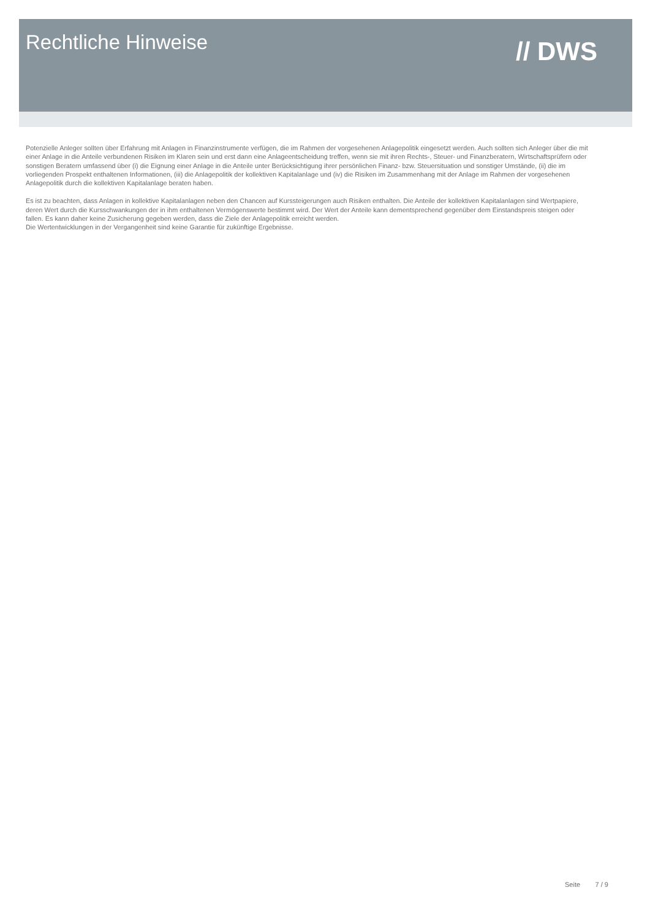Rechtliche Hinweise
// DWS
Potenzielle Anleger sollten über Erfahrung mit Anlagen in Finanzinstrumente verfügen, die im Rahmen der vorgesehenen Anlagepolitik eingesetzt werden. Auch sollten sich Anleger über die mit einer Anlage in die Anteile verbundenen Risiken im Klaren sein und erst dann eine Anlageentscheidung treffen, wenn sie mit ihren Rechts-, Steuer- und Finanzberatern, Wirtschaftsprüfern oder sonstigen Beratern umfassend über (i) die Eignung einer Anlage in die Anteile unter Berücksichtigung ihrer persönlichen Finanz- bzw. Steuersituation und sonstiger Umstände, (ii) die im vorliegenden Prospekt enthaltenen Informationen, (iii) die Anlagepolitik der kollektiven Kapitalanlage und (iv) die Risiken im Zusammenhang mit der Anlage im Rahmen der vorgesehenen Anlagepolitik durch die kollektiven Kapitalanlage beraten haben.
Es ist zu beachten, dass Anlagen in kollektive Kapitalanlagen neben den Chancen auf Kurssteigerungen auch Risiken enthalten. Die Anteile der kollektiven Kapitalanlagen sind Wertpapiere, deren Wert durch die Kursschwankungen der in ihm enthaltenen Vermögenswerte bestimmt wird. Der Wert der Anteile kann dementsprechend gegenüber dem Einstandspreis steigen oder fallen. Es kann daher keine Zusicherung gegeben werden, dass die Ziele der Anlagepolitik erreicht werden.
Die Wertentwicklungen in der Vergangenheit sind keine Garantie für zukünftige Ergebnisse.
Seite 7 / 9